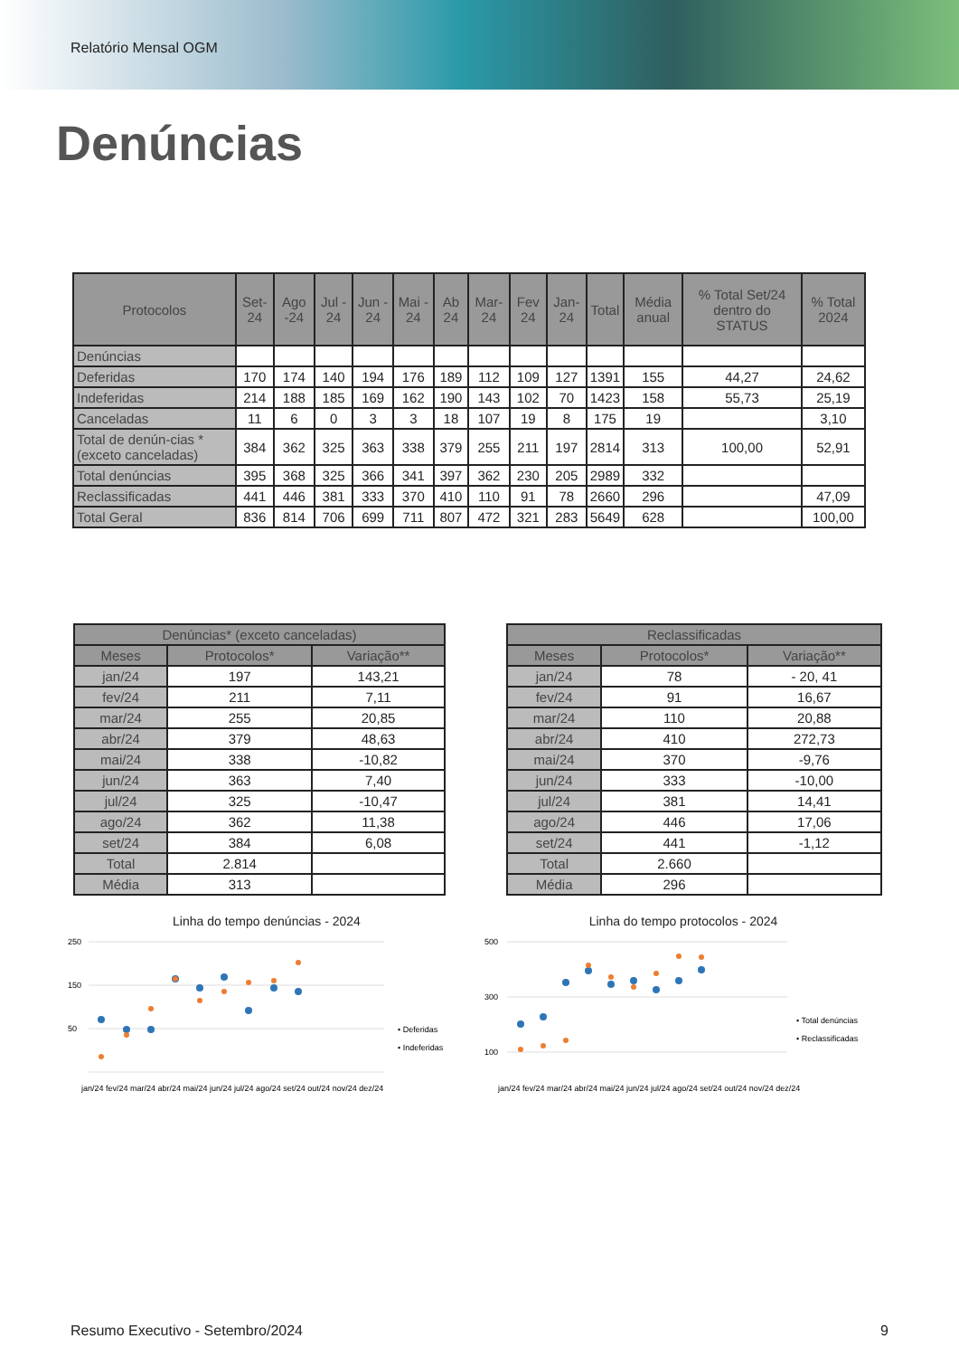Relatório Mensal OGM
Denúncias
| Protocolos | Set-24 | Ago -24 | Jul - 24 | Jun - 24 | Mai - 24 | Ab 24 | Mar-24 | Fev 24 | Jan-24 | Total | Média anual | % Total Set/24 dentro do STATUS | % Total 2024 |
| --- | --- | --- | --- | --- | --- | --- | --- | --- | --- | --- | --- | --- | --- |
| Denúncias | | | | | | | | | | | | | |
| Deferidas | 170 | 174 | 140 | 194 | 176 | 189 | 112 | 109 | 127 | 1391 | 155 | 44,27 | 24,62 |
| Indeferidas | 214 | 188 | 185 | 169 | 162 | 190 | 143 | 102 | 70 | 1423 | 158 | 55,73 | 25,19 |
| Canceladas | 11 | 6 | 0 | 3 | 3 | 18 | 107 | 19 | 8 | 175 | 19 | | 3,10 |
| Total de denún-cias *(exceto canceladas) | 384 | 362 | 325 | 363 | 338 | 379 | 255 | 211 | 197 | 2814 | 313 | 100,00 | 52,91 |
| Total denúncias | 395 | 368 | 325 | 366 | 341 | 397 | 362 | 230 | 205 | 2989 | 332 | | |
| Reclassificadas | 441 | 446 | 381 | 333 | 370 | 410 | 110 | 91 | 78 | 2660 | 296 | | 47,09 |
| Total Geral | 836 | 814 | 706 | 699 | 711 | 807 | 472 | 321 | 283 | 5649 | 628 | | 100,00 |
| Denúncias* (exceto canceladas) | | |
| --- | --- | --- |
| Meses | Protocolos* | Variação** |
| jan/24 | 197 | 143,21 |
| fev/24 | 211 | 7,11 |
| mar/24 | 255 | 20,85 |
| abr/24 | 379 | 48,63 |
| mai/24 | 338 | -10,82 |
| jun/24 | 363 | 7,40 |
| jul/24 | 325 | -10,47 |
| ago/24 | 362 | 11,38 |
| set/24 | 384 | 6,08 |
| Total | 2.814 | |
| Média | 313 | |
| Reclassificadas | | |
| --- | --- | --- |
| Meses | Protocolos* | Variação** |
| jan/24 | 78 | - 20, 41 |
| fev/24 | 91 | 16,67 |
| mar/24 | 110 | 20,88 |
| abr/24 | 410 | 272,73 |
| mai/24 | 370 | -9,76 |
| jun/24 | 333 | -10,00 |
| jul/24 | 381 | 14,41 |
| ago/24 | 446 | 17,06 |
| set/24 | 441 | -1,12 |
| Total | 2.660 | |
| Média | 296 | |
Linha do tempo denúncias - 2024
250
150
50
• Deferidas
• Indeferidas
jan/24 fev/24 mar/24 abr/24 mai/24 jun/24 jul/24 ago/24 set/24 out/24 nov/24 dez/24
Linha do tempo protocolos - 2024
500
300
100
• Total denúncias
• Reclassificadas
jan/24 fev/24 mar/24 abr/24 mai/24 jun/24 jul/24 ago/24 set/24 out/24 nov/24 dez/24
Resumo Executivo - Setembro/2024 9